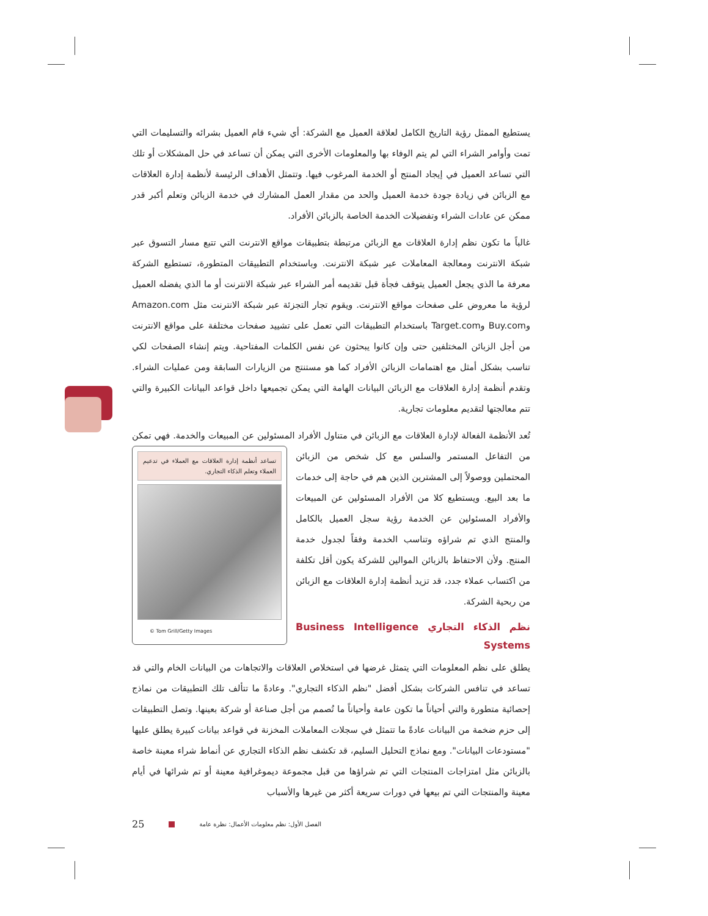يستطيع الممثل رؤية التاريخ الكامل لعلاقة العميل مع الشركة: أي شيء قام العميل بشرائه والتسليمات التي تمت وأوامر الشراء التي لم يتم الوفاء بها والمعلومات الأخرى التي يمكن أن تساعد في حل المشكلات أو تلك التي تساعد العميل في إيجاد المنتج أو الخدمة المرغوب فيها. وتتمثل الأهداف الرئيسة لأنظمة إدارة العلاقات مع الزبائن في زيادة جودة خدمة العميل والحد من مقدار العمل المشارك في خدمة الزبائن وتعلم أكبر قدر ممكن عن عادات الشراء وتفضيلات الخدمة الخاصة بالزبائن الأفراد.
غالباً ما تكون نظم إدارة العلاقات مع الزبائن مرتبطة بتطبيقات مواقع الانترنت التي تتبع مسار التسوق عبر شبكة الانترنت ومعالجة المعاملات عبر شبكة الانترنت. وباستخدام التطبيقات المتطورة، تستطيع الشركة معرفة ما الذي يجعل العميل يتوقف فجأة قبل تقديمه أمر الشراء عبر شبكة الانترنت أو ما الذي يفضله العميل لرؤية ما معروض على صفحات مواقع الانترنت. ويقوم تجار التجزئة عبر شبكة الانترنت مثل Amazon.com وBuy.com وTarget.com باستخدام التطبيقات التي تعمل على تشييد صفحات مختلفة على مواقع الانترنت من أجل الزبائن المختلفين حتى وإن كانوا يبحثون عن نفس الكلمات المفتاحية. ويتم إنشاء الصفحات لكي تناسب بشكل أمثل مع اهتمامات الزبائن الأفراد كما هو مستنتج من الزيارات السابقة ومن عمليات الشراء. وتقدم أنظمة إدارة العلاقات مع الزبائن البيانات الهامة التي يمكن تجميعها داخل قواعد البيانات الكبيرة والتي تتم معالجتها لتقديم معلومات تجارية.
تُعد الأنظمة الفعالة لإدارة العلاقات مع الزبائن في متناول الأفراد المسئولين عن المبيعات والخدمة. تساعد أنظمة إدارة العلاقات مع العملاء في تدعيم العملاء وتعلم الذكاء التجاري.
© Tom Grill/Getty Images فهي تمكن من التفاعل المستمر والسلس مع كل شخص من الزبائن المحتملين ووصولاً إلى المشترين الذين هم في حاجة إلى خدمات ما بعد البيع. ويستطيع كلا من الأفراد المسئولين عن المبيعات والأفراد المسئولين عن الخدمة رؤية سجل العميل بالكامل والمنتج الذي تم شراؤه وتناسب الخدمة وفقاً لجدول خدمة المنتج. ولأن الاحتفاظ بالزبائن الموالين للشركة يكون أقل تكلفة من اكتساب عملاء جدد، قد تزيد أنظمة إدارة العلاقات مع الزبائن من ربحية الشركة.
نظم الذكاء التجاري Business Intelligence Systems
يطلق على نظم المعلومات التي يتمثل غرضها في استخلاص العلاقات والاتجاهات من البيانات الخام والتي قد تساعد في تنافس الشركات بشكل أفضل "نظم الذكاء التجاري". وعادةً ما تتألف تلك التطبيقات من نماذج إحصائية متطورة والتي أحياناً ما تكون عامة وأحياناً ما تُصمم من أجل صناعة أو شركة بعينها. وتصل التطبيقات إلى حزم ضخمة من البيانات عادةً ما تتمثل في سجلات المعاملات المخزنة في قواعد بيانات كبيرة يطلق عليها "مستودعات البيانات". ومع نماذج التحليل السليم، قد تكشف نظم الذكاء التجاري عن أنماط شراء معينة خاصة بالزبائن مثل امتزاجات المنتجات التي تم شراؤها من قبل مجموعة ديموغرافية معينة أو تم شرائها في أيام معينة والمنتجات التي تم بيعها في دورات سريعة أكثر من غيرها والأسباب
25 الفصل الأول: نظم معلومات الأعمال: نظرة عامة